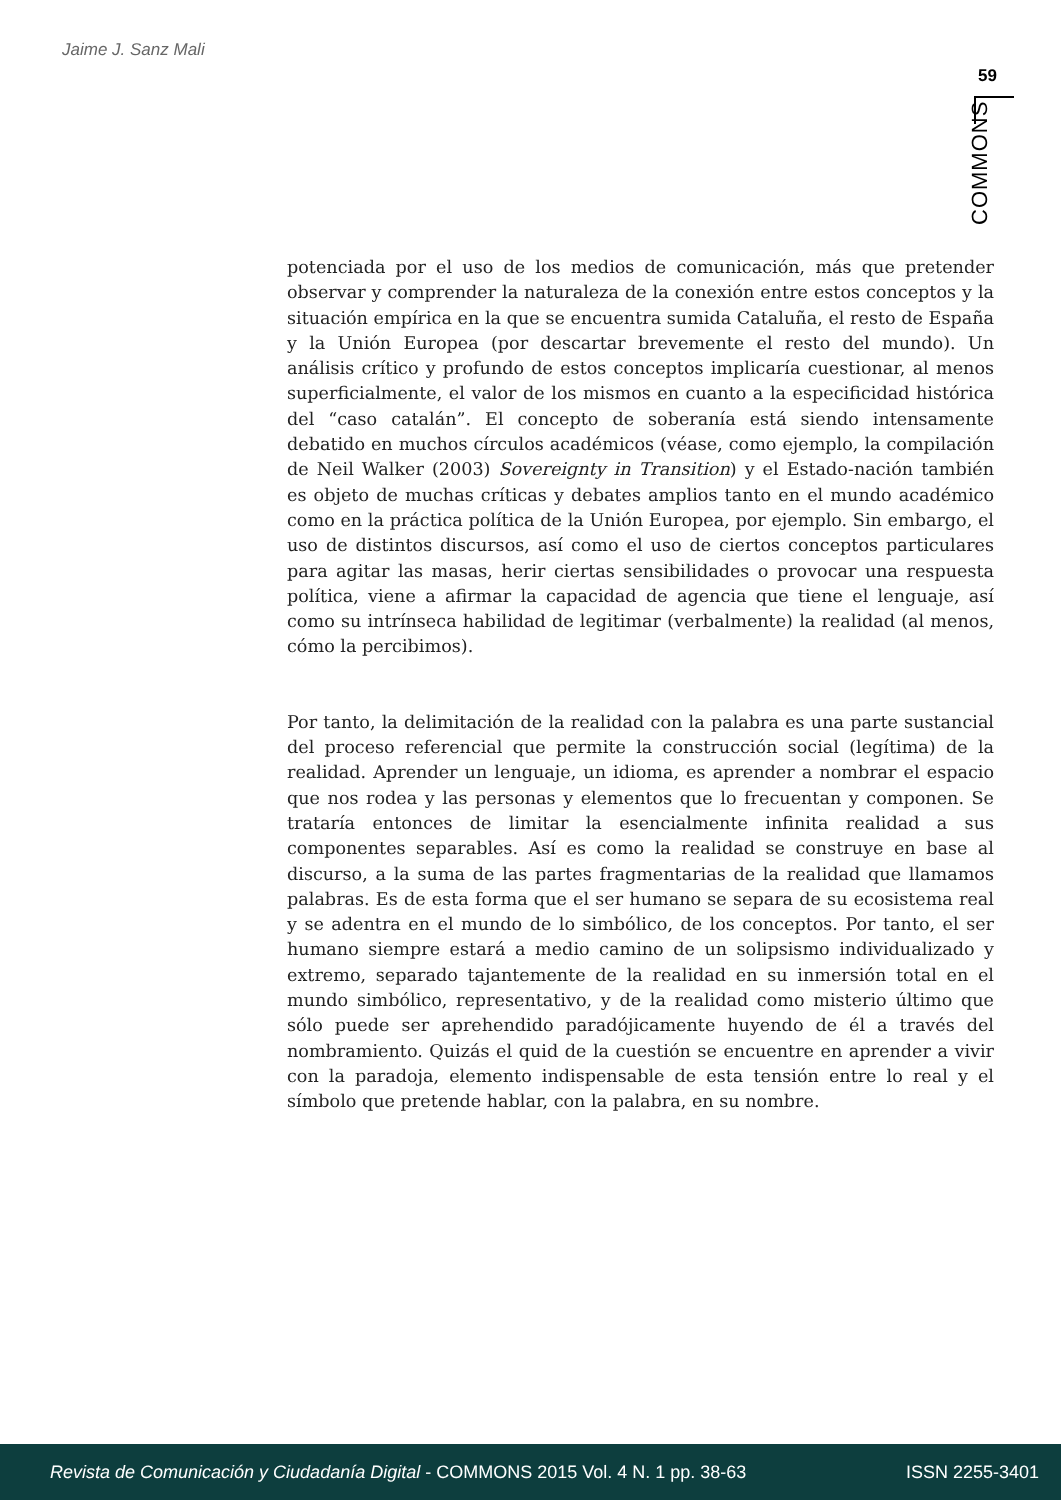Jaime J. Sanz Mali
59
COMMONS
potenciada por el uso de los medios de comunicación, más que pretender observar y comprender la naturaleza de la conexión entre estos conceptos y la situación empírica en la que se encuentra sumida Cataluña, el resto de España y la Unión Europea (por descartar brevemente el resto del mundo). Un análisis crítico y profundo de estos conceptos implicaría cuestionar, al menos superficialmente, el valor de los mismos en cuanto a la especificidad histórica del “caso catalán”. El concepto de soberanía está siendo intensamente debatido en muchos círculos académicos (véase, como ejemplo, la compilación de Neil Walker (2003) Sovereignty in Transition) y el Estado-nación también es objeto de muchas críticas y debates amplios tanto en el mundo académico como en la práctica política de la Unión Europea, por ejemplo. Sin embargo, el uso de distintos discursos, así como el uso de ciertos conceptos particulares para agitar las masas, herir ciertas sensibilidades o provocar una respuesta política, viene a afirmar la capacidad de agencia que tiene el lenguaje, así como su intrínseca habilidad de legitimar (verbalmente) la realidad (al menos, cómo la percibimos).
Por tanto, la delimitación de la realidad con la palabra es una parte sustancial del proceso referencial que permite la construcción social (legítima) de la realidad. Aprender un lenguaje, un idioma, es aprender a nombrar el espacio que nos rodea y las personas y elementos que lo frecuentan y componen. Se trataría entonces de limitar la esencialmente infinita realidad a sus componentes separables. Así es como la realidad se construye en base al discurso, a la suma de las partes fragmentarias de la realidad que llamamos palabras. Es de esta forma que el ser humano se separa de su ecosistema real y se adentra en el mundo de lo simbólico, de los conceptos. Por tanto, el ser humano siempre estará a medio camino de un solipsismo individualizado y extremo, separado tajantemente de la realidad en su inmersión total en el mundo simbólico, representativo, y de la realidad como misterio último que sólo puede ser aprehendido paradójicamente huyendo de él a través del nombramiento. Quizás el quid de la cuestión se encuentre en aprender a vivir con la paradoja, elemento indispensable de esta tensión entre lo real y el símbolo que pretende hablar, con la palabra, en su nombre.
Revista de Comunicación y Ciudadanía Digital - COMMONS 2015 Vol. 4 N. 1 pp. 38-63 ISSN 2255-3401